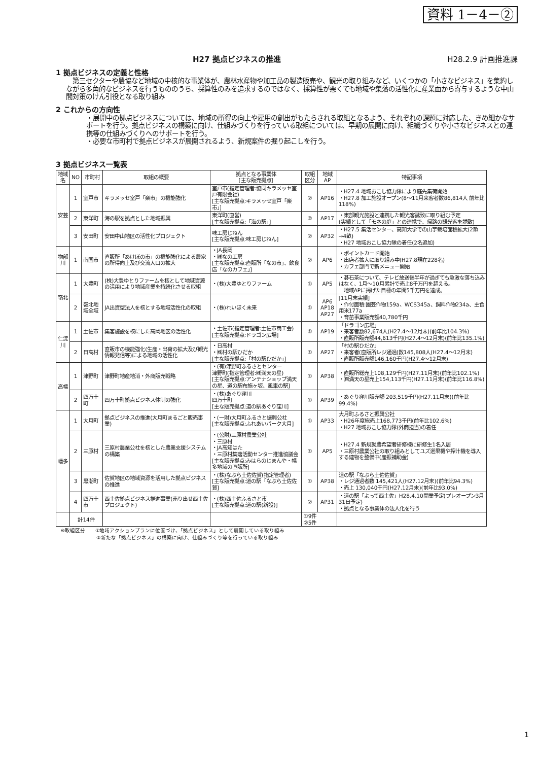資料 1－4－②
H27 拠点ビジネスの推進 H28.2.9 計画推進課
1 拠点ビジネスの定義と性格
　第三セクターや農協など地域の中核的な事業体が、農林水産物や加工品の製造販売や、観光の取り組みなど、いくつかの「小さなビジネス」を集約しながら多角的なビジネスを行うもののうち、採算性のみを追求するのではなく、採算性が悪くても地域や集落の活性化に産業面から寄与するような中山間対策のけん引役となる取り組み
2 これからの方向性
・展開中の拠点ビジネスについては、地域の所得の向上や雇用の創出がもたらされる取組となるよう、それぞれの課題に対応した、きめ細かなサポートを行う。拠点ビジネスの構築に向け、仕組みづくりを行っている取組については、早期の展開に向け、組織づくりや小さなビジネスとの連携等の仕組みづくりへのサポートを行う。
・必要な市町村で拠点ビジネスが展開されるよう、新規案件の掘り起こしを行う。
3 拠点ビジネス一覧表
| 地域名 | NO | 市町村 | 取組の概要 | 拠点となる事業体 [主な販売拠点] | 取組区分 | 地域AP | 特記事項 |
| --- | --- | --- | --- | --- | --- | --- | --- |
| 安芸 | 1 | 室戸市 | キラメッセ室戸「楽市」の機能強化 | 室戸市(指定管理者:協同キラメッセ室戸有限会社) [主な販売拠点:キラメッセ室戸「楽市」] | ② | AP16 | ・H27.4 地域おこし協力隊により庭先集荷開始 ・H27.8 加工施設オープン(8～11月来客者数86,814人 前年比118%) |
| | 2 | 東洋町 | 海の駅を拠点とした地域振興 | 東洋町(直営) [主な販売拠点:「海の駅」] | ② | AP17 | ・東部観光施設と連携した観光客誘致に取り組む予定 (実績として「モネの庭」との連携で、帰路の観光客を誘致) |
| | 3 | 安田町 | 安田中山地区の活性化プロジェクト | 味工房じねん [主な販売拠点:味工房じねん] | ② | AP32 | ・H27.5 集活センター、高知大学での山芋栽培面積拡大(2畝→4畝) ・H27 地域おこし協力隊の着任(2名追加) |
| 物部川 | 1 | 南国市 | 直販所「あけぼの市」の機能強化による農家の所得向上及び交流人口の拡大 | ・JA長岡 ・㈱なの工房 [主な販売拠点:直販所「なの市」、飲食店「なのカフェ」] | ② | AP6 | ・ポイントカード開始 ・出店者拡大に取り組み中(H27.8現在228名) ・カフェ部門で新メニュー開始 |
| 嶺北 | 1 | 大豊町 | (株)大豊ゆとりファームを核として地域資源の活用により地域産業を持続化させる取組 | ・(株)大豊ゆとりファーム | ① | AP5 | ・碁石茶について、テレビ放送後半年が過ぎても急激な落ち込みはなく、1月～10月累計で売上8千万円を超える。 地域APに掲げた目標の年間5千万円を達成。 |
| | 2 | 嶺北地域全域 | JA出資型法人を核とする地域活性化の取組 | ・(株)れいほく未来 | ① | AP6 AP18 AP27 | [11月末実績] ・作付面積:園芸作物159a、WCS345a、飼料作物234a、主食用米177a ・育苗事業販売額40,780千円 |
| 仁淀川 | 1 | 土佐市 | 集客施設を核にした高岡地区の活性化 | ・土佐市(指定管理者:土佐市商工会) [主な販売拠点:ドラゴン広場] | ① | AP19 | 「ドラゴン広場」 ・来客者数82,674人(H27.4～12月末)(前年比104.3%) ・直販所販売額44,613千円(H27.4～12月末)(前年比135.1%) |
| | 2 | 日高村 | 直販市の機能強化(生産・出荷の拡大及び観光情報発信等)による地域の活性化 | ・日高村 ・㈱村の駅ひだか [主な販売拠点:「村の駅ひだか」] | ① | AP27 | 「村の駅ひだか」 ・来客者(直販所レジ通過)数145,808人(H27.4～12月末) ・直販所販売額146,160千円(H27.4～12月末) |
| 高幡 | 1 | 津野町 | 津野町地産地消・外商販売戦略 | ・(有)津野町ふるさとセンター 津野町(指定管理者:㈱満天の星) [主な販売拠点:アンテナショップ満天の星、道の駅布施ヶ坂、風車の駅] | ① | AP38 | ・直販所総売上108,129千円(H27.11月末)(前年比102.1%) ・㈱満天の星売上154,113千円(H27.11月末)(前年比116.8%) |
| | 2 | 四万十町 | 四万十町拠点ビジネス体制の強化 | ・(株)あぐり窪川 四万十町 [主な販売拠点:道の駅あぐり窪川] | ① | AP39 | ・あぐり窪川販売額 203,519千円(H27.11月末)(前年比99.4%) |
| 幡多 | 1 | 大月町 | 拠点ビジネスの推進(大月町まるごと販売事業) | ・(一財)大月町ふるさと振興公社 [主な販売拠点:ふれあいパーク大月] | ① | AP33 | 大月町ふるさと振興公社 ・H26年度総売上168,773千円(前年比102.6%) ・H27 地域おこし協力隊(外商担当)の着任 |
| | 2 | 三原村 | 三原村農業公社を核とした農業支援システムの構築 | ・(公財)三原村農業公社 ・三原村 ・JA高知はた ・三原村集落活動センター推進協議会 [主な販売拠点:みはらのじまんや・幡多地域の直販所] | ① | AP5 | ・H27.4 新規就農希望者研修棟に研修生1名入居 ・三原村農業公社の取り組みとしてユズ選果機や搾汁機を導入する建物を整備中(産振補助金) |
| | 3 | 黒潮町 | 佐賀地区の地域資源を活用した拠点ビジネスの推進 | ・(株)なぶら土佐佐賀(指定管理者) [主な販売拠点:道の駅「なぶら土佐佐賀] | ① | AP38 | 道の駅「なぶら土佐佐賀」 ・レジ通過者数 145,421人(H27.12月末)(前年比94.3%) ・売上 130,040千円(H27.12月末)(前年比93.0%) |
| | 4 | 四万十市 | 西土佐拠点ビジネス推進事業(売り出せ西土佐プロジェクト) | ・(株)西土佐ふるさと市 [主な販売拠点:道の駅(新設)] | ② | AP31 | ・道の駅「よって西土佐」H28.4.10開業予定(プレオープン3月31日予定) ・拠点となる事業体の法人化を行う |
| | 計14件 | | | | ①9件 ②5件 | | |
※取組区分　　①地域アクションプランに位置づけ、「拠点ビジネス」として展開している取り組み
　　　　　　　②新たな「拠点ビジネス」の構築に向け、仕組みづくり等を行っている取り組み
1